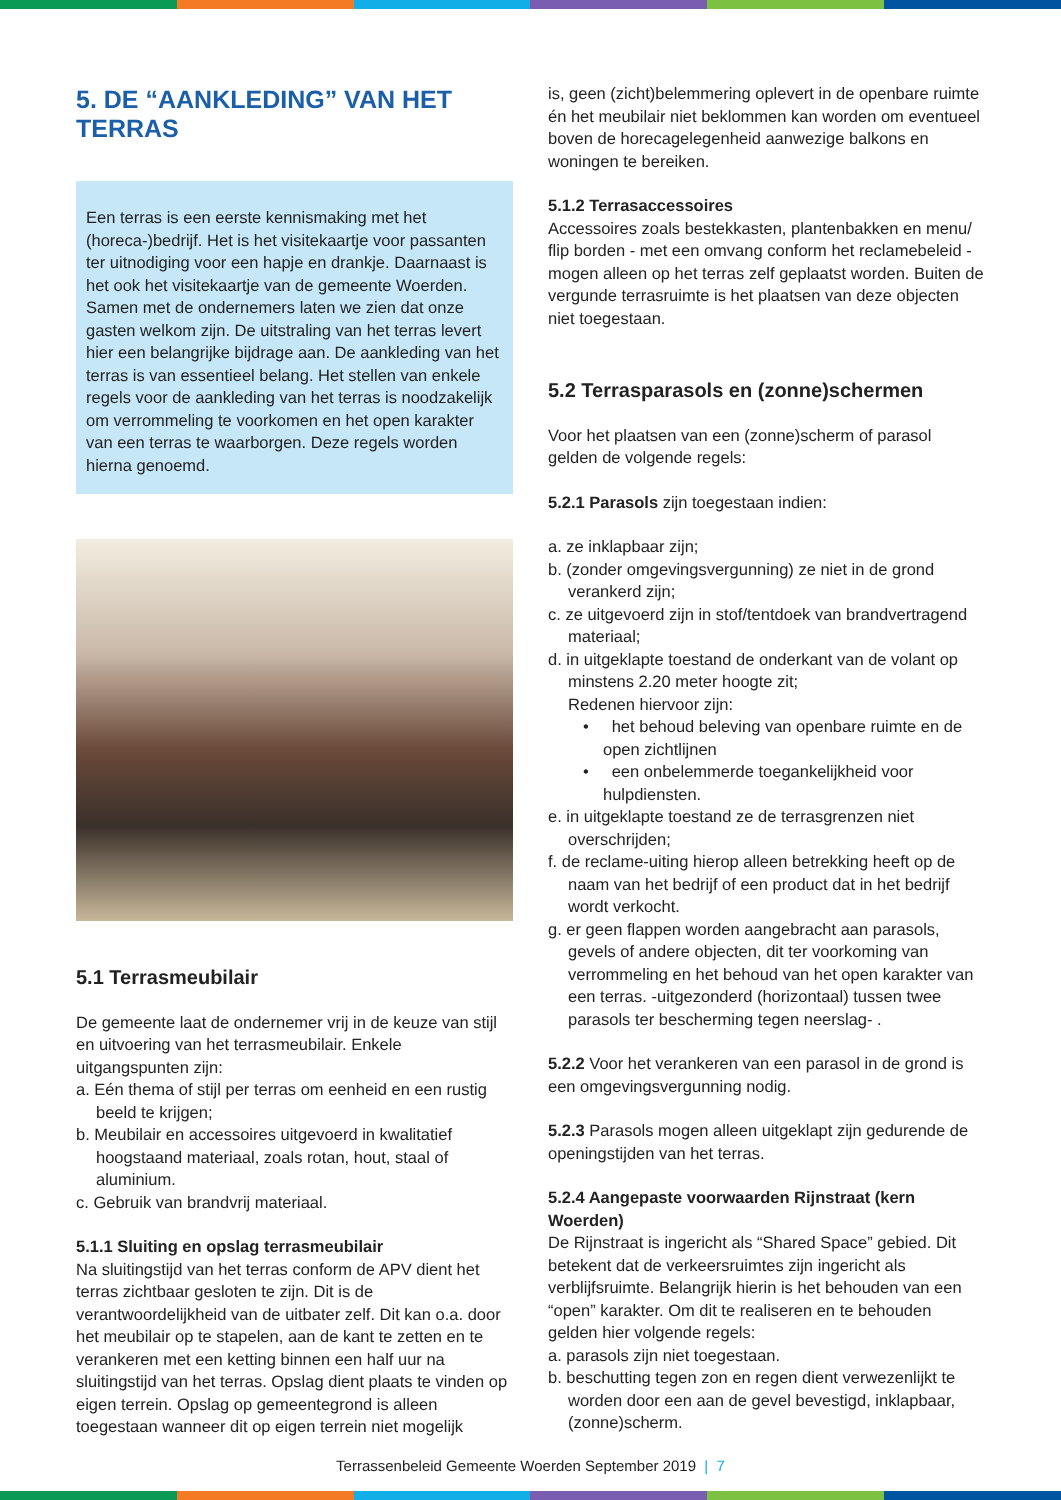5. DE “AANKLEDING” VAN HET TERRAS
Een terras is een eerste kennismaking met het (horeca-)bedrijf. Het is het visitekaartje voor passanten ter uitnodiging voor een hapje en drankje. Daarnaast is het ook het visitekaartje van de gemeente Woerden. Samen met de ondernemers laten we zien dat onze gasten welkom zijn. De uitstraling van het terras levert hier een belangrijke bijdrage aan. De aankleding van het terras is van essentieel belang. Het stellen van enkele regels voor de aankleding van het terras is noodzakelijk om verrommeling te voorkomen en het open karakter van een terras te waarborgen. Deze regels worden hierna genoemd.
5.1 Terrasmeubilair
De gemeente laat de ondernemer vrij in de keuze van stijl en uitvoering van het terrasmeubilair. Enkele uitgangspunten zijn:
a. Eén thema of stijl per terras om eenheid en een rustig beeld te krijgen;
b. Meubilair en accessoires uitgevoerd in kwalitatief hoogstaand materiaal, zoals rotan, hout, staal of aluminium.
c. Gebruik van brandvrij materiaal.
5.1.1 Sluiting en opslag terrasmeubilair
Na sluitingstijd van het terras conform de APV dient het terras zichtbaar gesloten te zijn. Dit is de verantwoordelijkheid van de uitbater zelf. Dit kan o.a. door het meubilair op te stapelen, aan de kant te zetten en te verankeren met een ketting binnen een half uur na sluitingstijd van het terras. Opslag dient plaats te vinden op eigen terrein. Opslag op gemeentegrond is alleen toegestaan wanneer dit op eigen terrein niet mogelijk
is, geen (zicht)belemmering oplevert in de openbare ruimte én het meubilair niet beklommen kan worden om eventueel boven de horecagelegenheid aanwezige balkons en woningen te bereiken.
5.1.2 Terrasaccessoires
Accessoires zoals bestekkasten, plantenbakken en menu/ flip borden - met een omvang conform het reclamebeleid - mogen alleen op het terras zelf geplaatst worden. Buiten de vergunde terrasruimte is het plaatsen van deze objecten niet toegestaan.
5.2 Terrasparasols en (zonne)schermen
Voor het plaatsen van een (zonne)scherm of parasol gelden de volgende regels:
5.2.1 Parasols zijn toegestaan indien:
a. ze inklapbaar zijn;
b. (zonder omgevingsvergunning) ze niet in de grond verankerd zijn;
c. ze uitgevoerd zijn in stof/tentdoek van brandvertragend materiaal;
d. in uitgeklapte toestand de onderkant van de volant op minstens 2.20 meter hoogte zit;
Redenen hiervoor zijn:
• het behoud beleving van openbare ruimte en de open zichtlijnen
• een onbelemmerde toegankelijkheid voor hulpdiensten.
e. in uitgeklapte toestand ze de terrasgrenzen niet overschrijden;
f. de reclame-uiting hierop alleen betrekking heeft op de naam van het bedrijf of een product dat in het bedrijf wordt verkocht.
g. er geen flappen worden aangebracht aan parasols, gevels of andere objecten, dit ter voorkoming van verrommeling en het behoud van het open karakter van een terras. -uitgezonderd (horizontaal) tussen twee parasols ter bescherming tegen neerslag- .
5.2.2 Voor het verankeren van een parasol in de grond is een omgevingsvergunning nodig.
5.2.3 Parasols mogen alleen uitgeklapt zijn gedurende de openingstijden van het terras.
5.2.4 Aangepaste voorwaarden Rijnstraat (kern Woerden)
De Rijnstraat is ingericht als “Shared Space” gebied. Dit betekent dat de verkeersruimtes zijn ingericht als verblijfsruimte. Belangrijk hierin is het behouden van een “open” karakter. Om dit te realiseren en te behouden gelden hier volgende regels:
a. parasols zijn niet toegestaan.
b. beschutting tegen zon en regen dient verwezenlijkt te worden door een aan de gevel bevestigd, inklapbaar, (zonne)scherm.
Terrassenbeleid Gemeente Woerden September 2019 | 7